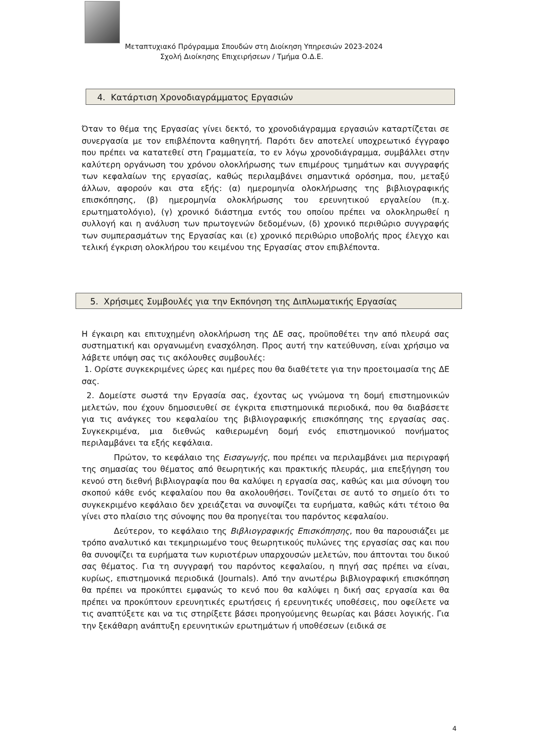Μεταπτυχιακό Πρόγραμμα Σπουδών στη Διοίκηση Υπηρεσιών 2023-2024
Σχολή Διοίκησης Επιχειρήσεων / Τμήμα Ο.Δ.Ε.
4. Κατάρτιση Χρονοδιαγράμματος Εργασιών
Όταν το θέμα της Εργασίας γίνει δεκτό, το χρονοδιάγραμμα εργασιών καταρτίζεται σε συνεργασία με τον επιβλέποντα καθηγητή. Παρότι δεν αποτελεί υποχρεωτικό έγγραφο που πρέπει να κατατεθεί στη Γραμματεία, το εν λόγω χρονοδιάγραμμα, συμβάλλει στην καλύτερη οργάνωση του χρόνου ολοκλήρωσης των επιμέρους τμημάτων και συγγραφής των κεφαλαίων της εργασίας, καθώς περιλαμβάνει σημαντικά ορόσημα, που, μεταξύ άλλων, αφορούν και στα εξής: (α) ημερομηνία ολοκλήρωσης της βιβλιογραφικής επισκόπησης, (β) ημερομηνία ολοκλήρωσης του ερευνητικού εργαλείου (π.χ. ερωτηματολόγιο), (γ) χρονικό διάστημα εντός του οποίου πρέπει να ολοκληρωθεί η συλλογή και η ανάλυση των πρωτογενών δεδομένων, (δ) χρονικό περιθώριο συγγραφής των συμπερασμάτων της Εργασίας και (ε) χρονικό περιθώριο υποβολής προς έλεγχο και τελική έγκριση ολοκλήρου του κειμένου της Εργασίας στον επιβλέποντα.
5. Χρήσιμες Συμβουλές για την Εκπόνηση της Διπλωματικής Εργασίας
Η έγκαιρη και επιτυχημένη ολοκλήρωση της ΔΕ σας, προϋποθέτει την από πλευρά σας συστηματική και οργανωμένη ενασχόληση. Προς αυτή την κατεύθυνση, είναι χρήσιμο να λάβετε υπόψη σας τις ακόλουθες συμβουλές:
1. Ορίστε συγκεκριμένες ώρες και ημέρες που θα διαθέτετε για την προετοιμασία της ΔΕ σας.
2. Δομείστε σωστά την Εργασία σας, έχοντας ως γνώμονα τη δομή επιστημονικών μελετών, που έχουν δημοσιευθεί σε έγκριτα επιστημονικά περιοδικά, που θα διαβάσετε για τις ανάγκες του κεφαλαίου της βιβλιογραφικής επισκόπησης της εργασίας σας. Συγκεκριμένα, μια διεθνώς καθιερωμένη δομή ενός επιστημονικού πονήματος περιλαμβάνει τα εξής κεφάλαια.
Πρώτον, το κεφάλαιο της Εισαγωγής, που πρέπει να περιλαμβάνει μια περιγραφή της σημασίας του θέματος από θεωρητικής και πρακτικής πλευράς, μια επεξήγηση του κενού στη διεθνή βιβλιογραφία που θα καλύψει η εργασία σας, καθώς και μια σύνοψη του σκοπού κάθε ενός κεφαλαίου που θα ακολουθήσει. Τονίζεται σε αυτό το σημείο ότι το συγκεκριμένο κεφάλαιο δεν χρειάζεται να συνοψίζει τα ευρήματα, καθώς κάτι τέτοιο θα γίνει στο πλαίσιο της σύνοψης που θα προηγείται του παρόντος κεφαλαίου.
Δεύτερον, το κεφάλαιο της Βιβλιογραφικής Επισκόπησης, που θα παρουσιάζει με τρόπο αναλυτικό και τεκμηριωμένο τους θεωρητικούς πυλώνες της εργασίας σας και που θα συνοψίζει τα ευρήματα των κυριοτέρων υπαρχουσών μελετών, που άπτονται του δικού σας θέματος. Για τη συγγραφή του παρόντος κεφαλαίου, η πηγή σας πρέπει να είναι, κυρίως, επιστημονικά περιοδικά (Journals). Από την ανωτέρω βιβλιογραφική επισκόπηση θα πρέπει να προκύπτει εμφανώς το κενό που θα καλύψει η δική σας εργασία και θα πρέπει να προκύπτουν ερευνητικές ερωτήσεις ή ερευνητικές υποθέσεις, που οφείλετε να τις αναπτύξετε και να τις στηρίξετε βάσει προηγούμενης θεωρίας και βάσει λογικής. Για την ξεκάθαρη ανάπτυξη ερευνητικών ερωτημάτων ή υποθέσεων (ειδικά σε
4